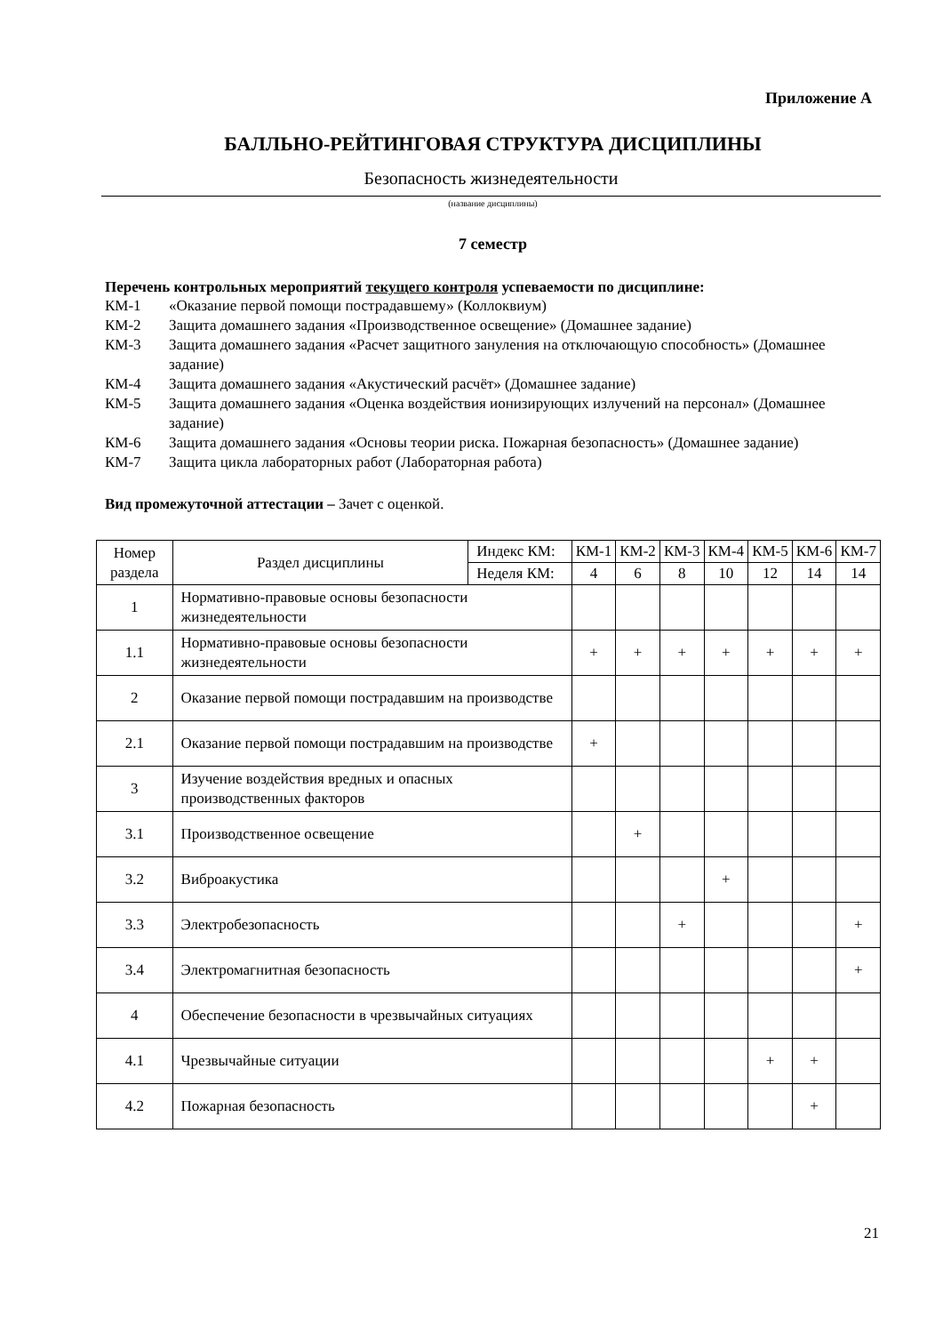Приложение А
БАЛЛЬНО-РЕЙТИНГОВАЯ СТРУКТУРА ДИСЦИПЛИНЫ
Безопасность жизнедеятельности
(название дисциплины)
7 семестр
Перечень контрольных мероприятий текущего контроля успеваемости по дисциплине:
КМ-1 «Оказание первой помощи пострадавшему» (Коллоквиум)
КМ-2 Защита домашнего задания «Производственное освещение» (Домашнее задание)
КМ-3 Защита домашнего задания «Расчет защитного зануления на отключающую способность» (Домашнее задание)
КМ-4 Защита домашнего задания «Акустический расчёт» (Домашнее задание)
КМ-5 Защита домашнего задания «Оценка воздействия ионизирующих излучений на персонал» (Домашнее задание)
КМ-6 Защита домашнего задания «Основы теории риска. Пожарная безопасность» (Домашнее задание)
КМ-7 Защита цикла лабораторных работ (Лабораторная работа)
Вид промежуточной аттестации – Зачет с оценкой.
| Номер раздела | Раздел дисциплины | Индекс КМ: | КМ-1 | КМ-2 | КМ-3 | КМ-4 | КМ-5 | КМ-6 | КМ-7 |
| --- | --- | --- | --- | --- | --- | --- | --- | --- | --- |
| | | Неделя КМ: | 4 | 6 | 8 | 10 | 12 | 14 | 14 |
| 1 | Нормативно-правовые основы безопасности жизнедеятельности | | | | | | | | |
| 1.1 | Нормативно-правовые основы безопасности жизнедеятельности | | + | + | + | + | + | + | + |
| 2 | Оказание первой помощи пострадавшим на производстве | | | | | | | | |
| 2.1 | Оказание первой помощи пострадавшим на производстве | | + | | | | | | |
| 3 | Изучение воздействия вредных и опасных производственных факторов | | | | | | | | |
| 3.1 | Производственное освещение | | | + | | | | | |
| 3.2 | Виброакустика | | | | | + | | | |
| 3.3 | Электробезопасность | | | | + | | | | + |
| 3.4 | Электромагнитная безопасность | | | | | | | | + |
| 4 | Обеспечение безопасности в чрезвычайных ситуациях | | | | | | | | |
| 4.1 | Чрезвычайные ситуации | | | | | | + | + | |
| 4.2 | Пожарная безопасность | | | | | | | + | |
21